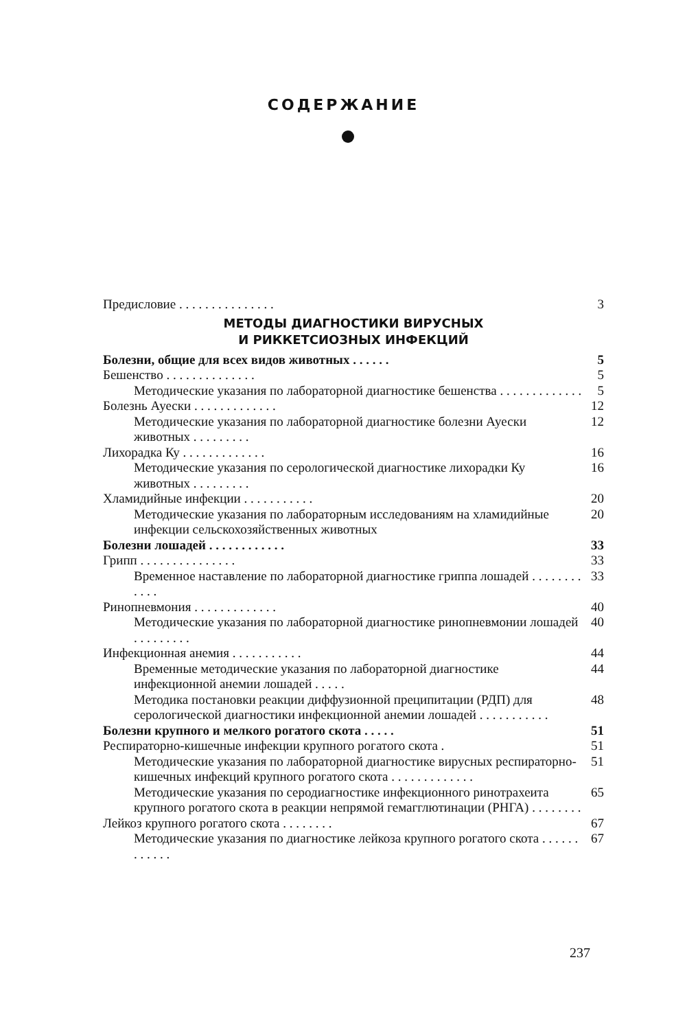СОДЕРЖАНИЕ
Предисловие . . . . . . . . . . . . . . . 3
МЕТОДЫ ДИАГНОСТИКИ ВИРУСНЫХ
И РИККЕТСИОЗНЫХ ИНФЕКЦИЙ
Болезни, общие для всех видов животных . . . . . . 5
Бешенство . . . . . . . . . . . . . . 5
Методические указания по лабораторной диагностике бешенства . . . . . . . . . . . . . 5
Болезнь Ауески . . . . . . . . . . . . . 12
Методические указания по лабораторной диагностике болезни Ауески животных . . . . . . . . . 12
Лихорадка Ку . . . . . . . . . . . . . 16
Методические указания по серологической диагностике лихорадки Ку животных . . . . . . . . . 16
Хламидийные инфекции . . . . . . . . . . . 20
Методические указания по лабораторным исследованиям на хламидийные инфекции сельскохозяйственных животных 20
Болезни лошадей . . . . . . . . . . . . 33
Грипп . . . . . . . . . . . . . . . 33
Временное наставление по лабораторной диагностике гриппа лошадей . . . . . . . . . . . . 33
Ринопневмония . . . . . . . . . . . . . 40
Методические указания по лабораторной диагностике ринопневмонии лошадей . . . . . . . . . 40
Инфекционная анемия . . . . . . . . . . . 44
Временные методические указания по лабораторной диагностике инфекционной анемии лошадей . . . . . 44
Методика постановки реакции диффузионной преципитации (РДП) для серологической диагностики инфекционной анемии лошадей . . . . . . . . . . . 48
Болезни крупного и мелкого рогатого скота . . . . . 51
Респираторно-кишечные инфекции крупного рогатого скота . 51
Методические указания по лабораторной диагностике вирусных респираторно-кишечных инфекций крупного рогатого скота . . . . . . . . . . . . . 51
Методические указания по серодиагностике инфекционного ринотрахеита крупного рогатого скота в реакции непрямой гемагглютинации (РНГА) . . . . . . . . 65
Лейкоз крупного рогатого скота . . . . . . . . 67
Методические указания по диагностике лейкоза крупного рогатого скота . . . . . . . . . . . . 67
237